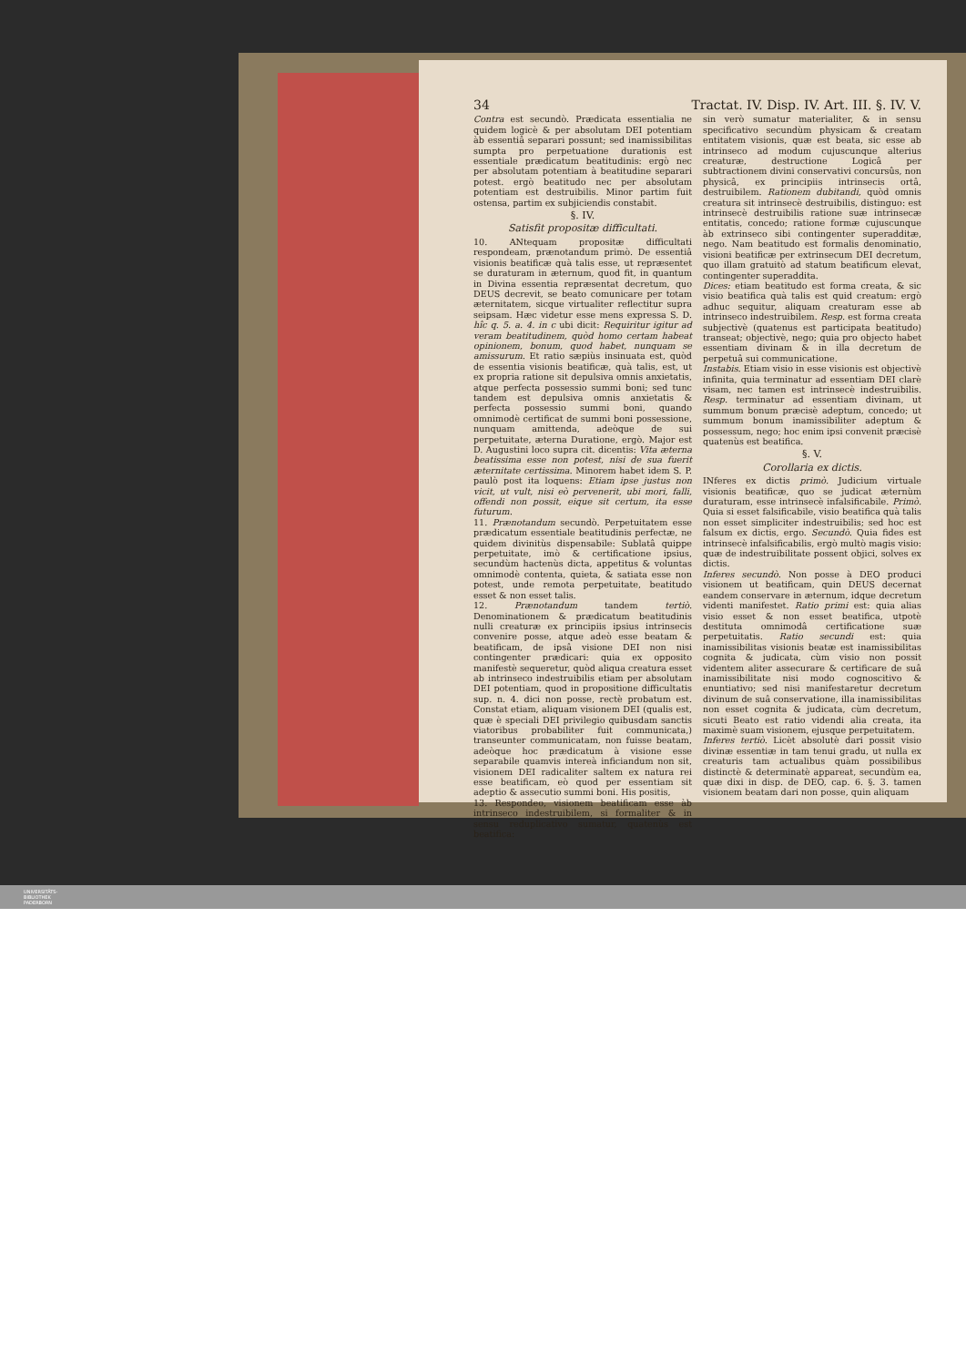34 Tractat. IV. Disp. IV. Art. III. §. IV. V.
Contra est secundò. Prædicata essentialia ne quidem logicè & per absolutam DEI potentiam àb essentiâ separari possunt; sed inamissibilitas sumpta pro perpetuatione durationis est essentiale prædicatum beatitudinis: ergò nec per absolutam potentiam à beatitudine separari potest. ergò beatitudo nec per absolutam potentiam est destruibilis. Minor partim fuit ostensa, partim ex subjiciendis constabit.
§. IV.
Satisfit propositæ difficultati.
10. ANtequam propositæ difficultati respondeam, prænotandum primò. De essentiâ visionis beatificæ quà talis esse, ut repræsentet se duraturam in æternum, quod fit, in quantum in Divina essentia repræsentat decretum, quo DEUS decrevit, se beato comunicare per totam æternitatem, sicque virtualiter reflectitur supra seipsam. Hæc videtur esse mens expressa S. D. hîc q. 5. a. 4. in c ubi dicit: Requiritur igitur ad veram beatitudinem, quòd homo certam habeat opinionem, bonum, quod habet, nunquam se amissurum. Et ratio sæpiùs insinuata est, quòd de essentia visionis beatificæ, quà talis, est, ut ex propria ratione sit depulsiva omnis anxietatis, atque perfecta possessio summi boni; sed tunc tandem est depulsiva omnis anxietatis & perfecta possessio summi boni, quando omnimodè certificat de summi boni possessione, nunquam amittenda, adeòque de sui perpetuitate, æterna Duratione, ergò. Major est D. Augustini loco supra cit. dicentis: Vita æterna beatissima esse non potest, nisi de sua fuerit æternitate certissima. Minorem habet idem S. P. paulò post ita loquens: Etiam ipse justus non vicit, ut vult, nisi eò pervenerit, ubi mori, falli, offendi non possit, eique sit certum, ita esse futurum.
11. Prænotandum secundò. Perpetuitatem esse prædicatum essentiale beatitudinis perfectæ, ne quidem divinitùs dispensabile: Sublatâ quippe perpetuitate, imò & certificatione ipsius, secundùm hactenùs dicta, appetitus & voluntas omnimodè contenta, quieta, & satiata esse non potest, unde remota perpetuitate, beatitudo esset & non esset talis.
12. Prænotandum tandem tertiò. Denominationem & prædicatum beatitudinis nulli creaturæ ex principiis ipsius intrinsecis convenire posse, atque adeò esse beatam & beatificam, de ipsâ visione DEI non nisi contingenter prædicari: quia ex opposito manifestè sequeretur, quòd aliqua creatura esset ab intrinseco indestruibilis etiam per absolutam DEI potentiam, quod in propositione difficultatis sup. n. 4. dici non posse, rectè probatum est. Constat etiam, aliquam visionem DEI (qualis est, quæ è speciali DEI privilegio quibusdam sanctis viatoribus probabiliter fuit communicata,) transeunter communicatam, non fuisse beatam, adeòque hoc prædicatum à visione esse separabile quamvis intereà inficiandum non sit, visionem DEI radicaliter saltem ex natura rei esse beatificam, eò quod per essentiam sit adeptio & assecutio summi boni. His positis,
13. Respondeo, visionem beatificam esse àb intrinseco indestruibilem, si formaliter & in sensu reduplicativo sumatur, quatenùs est beatifica:
sin verò sumatur materialiter, & in sensu specificativo secundùm physicam & creatam entitatem visionis, quæ est beata, sic esse ab intrinseco ad modum cujuscunque alterius creaturæ, destructione Logicâ per subtractionem divini conservativi concursûs, non physicâ, ex principiis intrinsecis ortâ, destruibilem. Rationem dubitandi, quòd omnis creatura sit intrinsecè destruibilis, distinguo: est intrinsecè destruibilis ratione suæ intrinsecæ entitatis, concedo; ratione formæ cujuscunque àb extrinseco sibi contingenter superadditæ, nego. Nam beatitudo est formalis denominatio, visioni beatificæ per extrinsecum DEI decretum, quo illam gratuitò ad statum beatificum elevat, contingenter superaddita.
Dices: etiam beatitudo est forma creata, & sic visio beatifica quà talis est quid creatum: ergò adhuc sequitur, aliquam creaturam esse ab intrinseco indestruibilem. Resp. est forma creata subjectivè (quatenus est participata beatitudo) transeat; objectivè, nego; quia pro objecto habet essentiam divinam & in illa decretum de perpetuâ sui communicatione.
Instabis. Etiam visio in esse visionis est objectivè infinita, quia terminatur ad essentiam DEI clarè visam, nec tamen est intrinsecè indestruibilis. Resp. terminatur ad essentiam divinam, ut summum bonum præcisè adeptum, concedo; ut summum bonum inamissibiliter adeptum & possessum, nego; hoc enim ipsi convenit præcisè quatenùs est beatifica.
§. V.
Corollaria ex dictis.
INferes ex dictis primò. Judicium virtuale visionis beatificæ, quo se judicat æternùm duraturam, esse intrinsecè infalsificabile. Primò. Quia si esset falsificabile, visio beatifica quà talis non esset simpliciter indestruibilis; sed hoc est falsum ex dictis, ergo. Secundò. Quia fides est intrinsecè infalsificabilis, ergò multò magis visio: quæ de indestruibilitate possent objici, solves ex dictis.
Inferes secundò. Non posse à DEO produci visionem ut beatificam, quin DEUS decernat eandem conservare in æternum, idque decretum videnti manifestet. Ratio primi est: quia alias visio esset & non esset beatifica, utpotè destituta omnimodâ certificatione suæ perpetuitatis. Ratio secundi est: quia inamissibilitas visionis beatæ est inamissibilitas cognita & judicata, cùm visio non possit videntem aliter assecurare & certificare de suâ inamissibilitate nisi modo cognoscitivo & enuntiativo; sed nisi manifestaretur decretum divinum de suâ conservatione, illa inamissibilitas non esset cognita & judicata, cùm decretum, sicuti Beato est ratio videndi alia creata, ita maximè suam visionem, ejusque perpetuitatem.
Inferes tertiò. Licèt absolutè dari possit visio divinæ essentiæ in tam tenui gradu, ut nulla ex creaturis tam actualibus quàm possibilibus distinctè & determinatè appareat, secundùm ea, quæ dixi in disp. de DEO, cap. 6. §. 3. tamen visionem beatam dari non posse, quin aliquam
UNIVERSITÄTS-
BIBLIOTHEK
PADERBORN